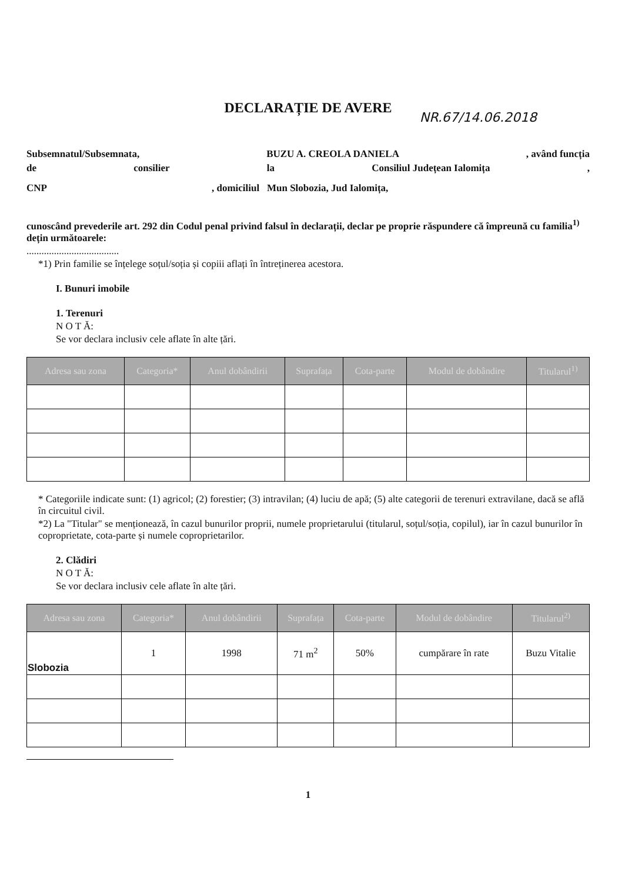DECLARAȚIE DE AVERE
NR.67/14.06.2018
Subsemnatul/Subsemnata, BUZU A. CREOLA DANIELA, având funcția
de consilier la Consiliul Județean Ialomița,
CNP, domiciliul Mun Slobozia, Jud Ialomița,
cunoscând prevederile art. 292 din Codul penal privind falsul în declarații, declar pe proprie răspundere că împreună cu familia<sup>1)</sup> dețin următoarele:
.....................................
*1) Prin familie se înțelege soțul/soția și copiii aflați în întreținerea acestora.
I. Bunuri imobile
1. Terenuri
N O T Ă:
Se vor declara inclusiv cele aflate în alte țări.
| Adresa sau zona | Categoria* | Anul dobândirii | Suprafața | Cota-parte | Modul de dobândire | Titularul<sup>1)</sup> |
| --- | --- | --- | --- | --- | --- | --- |
* Categoriile indicate sunt: (1) agricol; (2) forestier; (3) intravilan; (4) luciu de apă; (5) alte categorii de terenuri extravilane, dacă se află în circuitul civil.
*2) La "Titular" se menționează, în cazul bunurilor proprii, numele proprietarului (titularul, soțul/soția, copilul), iar în cazul bunurilor în coproprietate, cota-parte și numele coproprietarilor.
2. Clădiri
N O T Ă:
Se vor declara inclusiv cele aflate în alte țări.
| Adresa sau zona | Categoria* | Anul dobândirii | Suprafața | Cota-parte | Modul de dobândire | Titularul<sup>2)</sup> |
| --- | --- | --- | --- | --- | --- | --- |
| Slobozia | 1 | 1998 | 71 m<sup>2</sup> | 50% | cumpărare în rate | Buzu Vitalie |
1